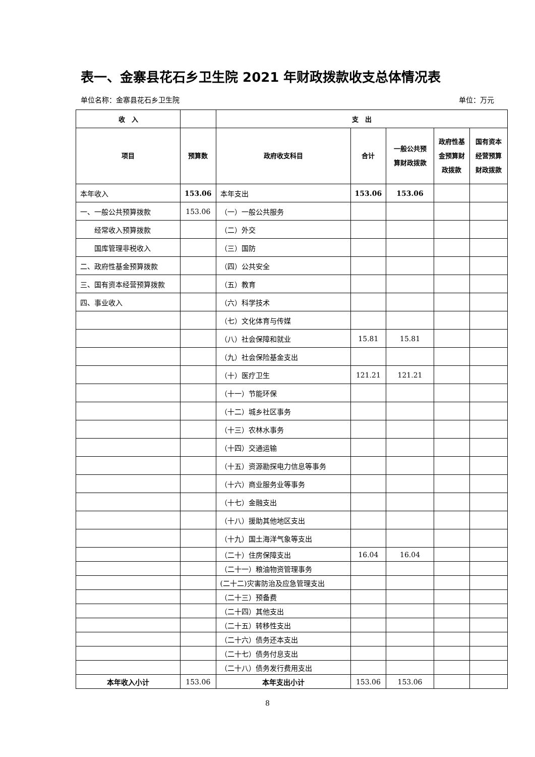表一、金寨县花石乡卫生院 2021 年财政拨款收支总体情况表
单位名称：金寨县花石乡卫生院 单位：万元
| 收 入 | | 支 出 | | | | |
| --- | --- | --- | --- | --- | --- | --- |
| 项目 | 预算数 | 政府收支科目 | 合计 | 一般公共预算财政拨款 | 政府性基金预算财政拨款 | 国有资本经营预算财政拨款 |
| 本年收入 | 153.06 | 本年支出 | 153.06 | 153.06 | | |
| 一、一般公共预算拨款 | 153.06 | （一）一般公共服务 | | | | |
| 经常收入预算拨款 | | （二）外交 | | | | |
| 国库管理非税收入 | | （三）国防 | | | | |
| 二、政府性基金预算拨款 | | （四）公共安全 | | | | |
| 三、国有资本经营预算拨款 | | （五）教育 | | | | |
| 四、事业收入 | | （六）科学技术 | | | | |
| | | （七）文化体育与传媒 | | | | |
| | | （八）社会保障和就业 | 15.81 | 15.81 | | |
| | | （九）社会保险基金支出 | | | | |
| | | （十）医疗卫生 | 121.21 | 121.21 | | |
| | | （十一）节能环保 | | | | |
| | | （十二）城乡社区事务 | | | | |
| | | （十三）农林水事务 | | | | |
| | | （十四）交通运输 | | | | |
| | | （十五）资源勘探电力信息等事务 | | | | |
| | | （十六）商业服务业等事务 | | | | |
| | | （十七）金融支出 | | | | |
| | | （十八）援助其他地区支出 | | | | |
| | | （十九）国土海洋气象等支出 | | | | |
| | | （二十）住房保障支出 | 16.04 | 16.04 | | |
| | | （二十一）粮油物资管理事务 | | | | |
| | | (二十二)灾害防治及应急管理支出 | | | | |
| | | （二十三）预备费 | | | | |
| | | （二十四）其他支出 | | | | |
| | | （二十五）转移性支出 | | | | |
| | | （二十六）债务还本支出 | | | | |
| | | （二十七）债务付息支出 | | | | |
| | | （二十八）债务发行费用支出 | | | | |
| 本年收入小计 | 153.06 | 本年支出小计 | 153.06 | 153.06 | | |
8